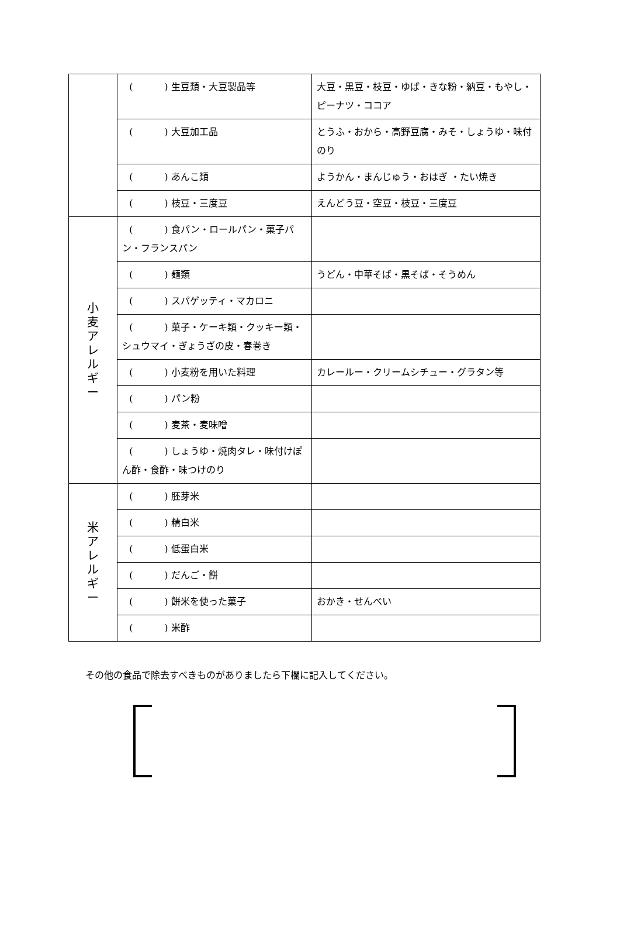| | ( ) 生豆類・大豆製品等 | 大豆・黒豆・枝豆・ゆば・きな粉・納豆・もやし・ピーナツ・ココア |
| | ( ) 大豆加工品 | とうふ・おから・高野豆腐・みそ・しょうゆ・味付のり |
| | ( ) あんこ類 | ようかん・まんじゅう・おはぎ ・たい焼き |
| | ( ) 枝豆・三度豆 | えんどう豆・空豆・枝豆・三度豆 |
| 小 麦 ア レ ル ギ ー | ( ) 食パン・ロールパン・菓子パン・フランスパン | |
| | ( ) 麺類 | うどん・中華そば・黒そば・そうめん |
| | ( ) スパゲッティ・マカロニ | |
| | ( ) 菓子・ケーキ類・クッキー類・シュウマイ・ぎょうざの皮・春巻き | |
| | ( ) 小麦粉を用いた料理 | カレールー・クリームシチュー・グラタン等 |
| | ( ) パン粉 | |
| | ( ) 麦茶・麦味噌 | |
| | ( ) しょうゆ・焼肉タレ・味付けぽん酢・食酢・味つけのり | |
| 米 ア レ ル ギ ー | ( ) 胚芽米 | |
| | ( ) 精白米 | |
| | ( ) 低蛋白米 | |
| | ( ) だんご・餅 | |
| | ( ) 餅米を使った菓子 | おかき・せんべい |
| | ( ) 米酢 | |
その他の食品で除去すべきものがありましたら下欄に記入してください。